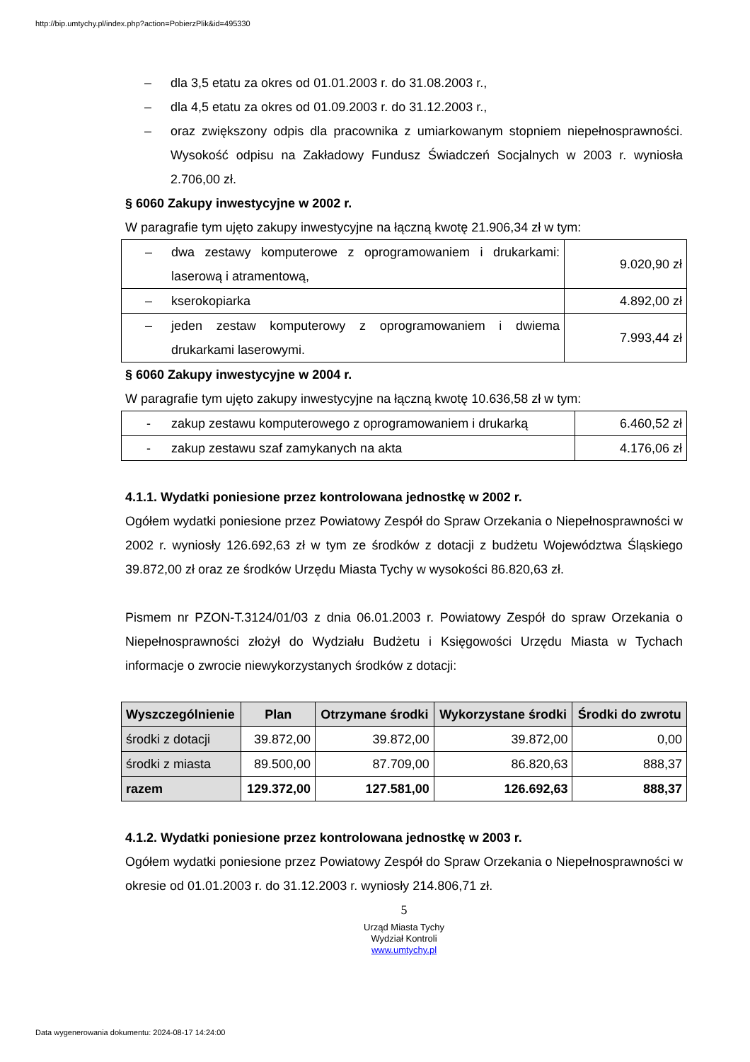http://bip.umtychy.pl/index.php?action=PobierzPlik&id=495330
– dla 3,5 etatu za okres od 01.01.2003 r. do 31.08.2003 r.,
– dla 4,5 etatu za okres od 01.09.2003 r. do 31.12.2003 r.,
– oraz zwiększony odpis dla pracownika z umiarkowanym stopniem niepełnosprawności. Wysokość odpisu na Zakładowy Fundusz Świadczeń Socjalnych w 2003 r. wyniosła 2.706,00 zł.
§ 6060 Zakupy inwestycyjne w 2002 r.
W paragrafie tym ujęto zakupy inwestycyjne na łączną kwotę 21.906,34 zł w tym:
| – dwa zestawy komputerowe z oprogramowaniem i drukarkami: laserową i atramentową, | 9.020,90 zł |
| – kserokopiarka | 4.892,00 zł |
| – jeden zestaw komputerowy z oprogramowaniem i dwiema drukarkami laserowymi. | 7.993,44 zł |
§ 6060 Zakupy inwestycyjne w 2004 r.
W paragrafie tym ujęto zakupy inwestycyjne na łączną kwotę 10.636,58 zł w tym:
| - zakup zestawu komputerowego z oprogramowaniem i drukarką | 6.460,52 zł |
| - zakup zestawu szaf zamykanych na akta | 4.176,06 zł |
4.1.1. Wydatki poniesione przez kontrolowana jednostkę w 2002 r.
Ogółem wydatki poniesione przez Powiatowy Zespół do Spraw Orzekania o Niepełnosprawności w 2002 r. wyniosły 126.692,63 zł w tym ze środków z dotacji z budżetu Województwa Śląskiego 39.872,00 zł oraz ze środków Urzędu Miasta Tychy w wysokości 86.820,63 zł.
Pismem nr PZON-T.3124/01/03 z dnia 06.01.2003 r. Powiatowy Zespół do spraw Orzekania o Niepełnosprawności złożył do Wydziału Budżetu i Księgowości Urzędu Miasta w Tychach informacje o zwrocie niewykorzystanych środków z dotacji:
| Wyszczególnienie | Plan | Otrzymane środki | Wykorzystane środki | Środki do zwrotu |
| --- | --- | --- | --- | --- |
| środki z dotacji | 39.872,00 | 39.872,00 | 39.872,00 | 0,00 |
| środki z miasta | 89.500,00 | 87.709,00 | 86.820,63 | 888,37 |
| razem | 129.372,00 | 127.581,00 | 126.692,63 | 888,37 |
4.1.2. Wydatki poniesione przez kontrolowana jednostkę w 2003 r.
Ogółem wydatki poniesione przez Powiatowy Zespół do Spraw Orzekania o Niepełnosprawności w okresie od 01.01.2003 r. do 31.12.2003 r. wyniosły 214.806,71 zł.
5
Urząd Miasta Tychy
Wydział Kontroli
www.umtychy.pl
Data wygenerowania dokumentu: 2024-08-17 14:24:00